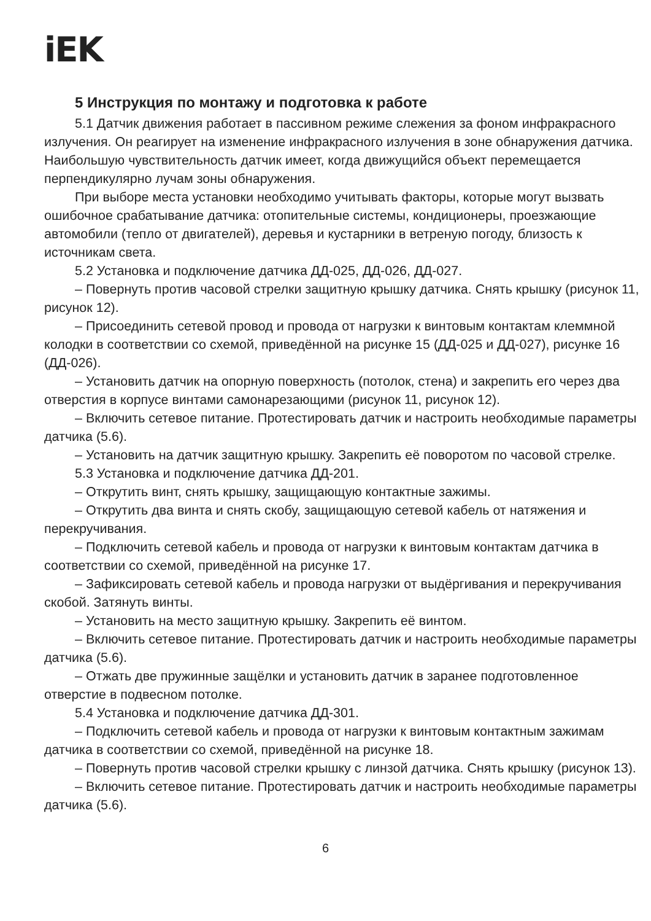iEK
5 Инструкция по монтажу и подготовка к работе
5.1 Датчик движения работает в пассивном режиме слежения за фоном инфракрасного излучения. Он реагирует на изменение инфракрасного излучения в зоне обнаружения датчика. Наибольшую чувствительность датчик имеет, когда движущийся объект перемещается перпендикулярно лучам зоны обнаружения.
При выборе места установки необходимо учитывать факторы, которые могут вызвать ошибочное срабатывание датчика: отопительные системы, кондиционеры, проезжающие автомобили (тепло от двигателей), деревья и кустарники в ветреную погоду, близость к источникам света.
5.2 Установка и подключение датчика ДД-025, ДД-026, ДД-027.
– Повернуть против часовой стрелки защитную крышку датчика. Снять крышку (рисунок 11, рисунок 12).
– Присоединить сетевой провод и провода от нагрузки к винтовым контактам клеммной колодки в соответствии со схемой, приведённой на рисунке 15 (ДД-025 и ДД-027), рисунке 16 (ДД-026).
– Установить датчик на опорную поверхность (потолок, стена) и закрепить его через два отверстия в корпусе винтами самонарезающими (рисунок 11, рисунок 12).
– Включить сетевое питание. Протестировать датчик и настроить необходимые параметры датчика (5.6).
– Установить на датчик защитную крышку. Закрепить её поворотом по часовой стрелке.
5.3 Установка и подключение датчика ДД-201.
– Открутить винт, снять крышку, защищающую контактные зажимы.
– Открутить два винта и снять скобу, защищающую сетевой кабель от натяжения и перекручивания.
– Подключить сетевой кабель и провода от нагрузки к винтовым контактам датчика в соответствии со схемой, приведённой на рисунке 17.
– Зафиксировать сетевой кабель и провода нагрузки от выдёргивания и перекручивания скобой. Затянуть винты.
– Установить на место защитную крышку. Закрепить её винтом.
– Включить сетевое питание. Протестировать датчик и настроить необходимые параметры датчика (5.6).
– Отжать две пружинные защёлки и установить датчик в заранее подготовленное отверстие в подвесном потолке.
5.4 Установка и подключение датчика ДД-301.
– Подключить сетевой кабель и провода от нагрузки к винтовым контактным зажимам датчика в соответствии со схемой, приведённой на рисунке 18.
– Повернуть против часовой стрелки крышку с линзой датчика. Снять крышку (рисунок 13).
– Включить сетевое питание. Протестировать датчик и настроить необходимые параметры датчика (5.6).
6